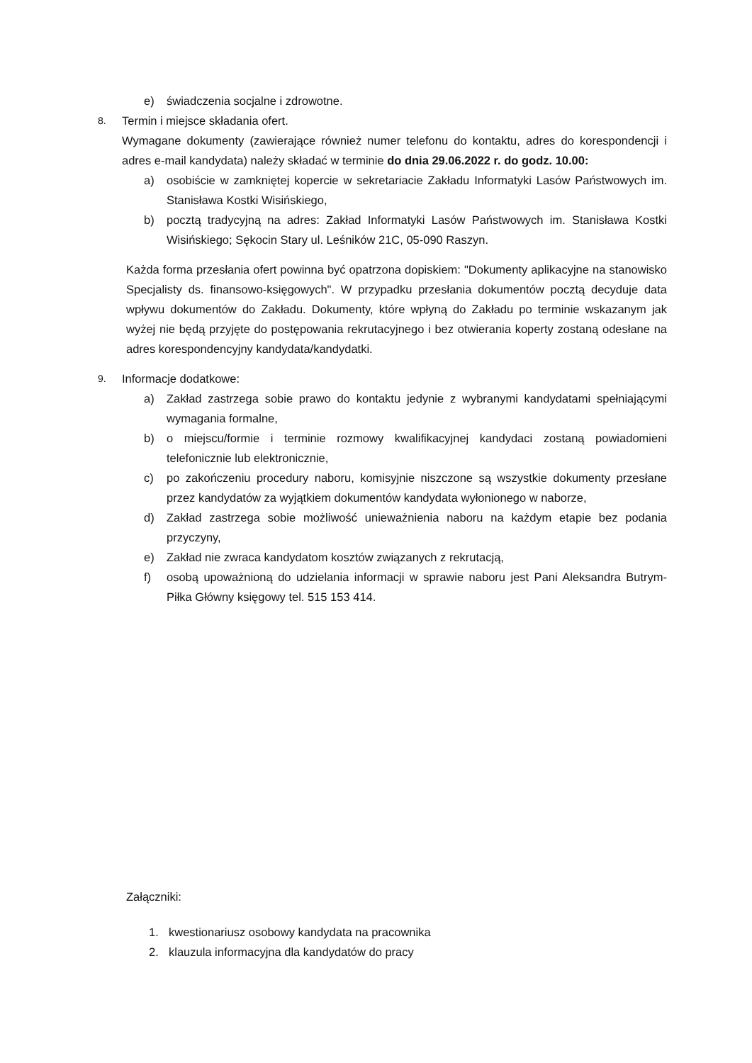e) świadczenia socjalne i zdrowotne.
8.
Termin i miejsce składania ofert.
Wymagane dokumenty (zawierające również numer telefonu do kontaktu, adres do korespondencji i adres e-mail kandydata) należy składać w terminie do dnia 29.06.2022 r. do godz. 10.00:
a) osobiście w zamkniętej kopercie w sekretariacie Zakładu Informatyki Lasów Państwowych im. Stanisława Kostki Wisińskiego,
b) pocztą tradycyjną na adres: Zakład Informatyki Lasów Państwowych im. Stanisława Kostki Wisińskiego; Sękocin Stary ul. Leśników 21C, 05-090 Raszyn.
Każda forma przesłania ofert powinna być opatrzona dopiskiem: "Dokumenty aplikacyjne na stanowisko Specjalisty ds. finansowo-księgowych". W przypadku przesłania dokumentów pocztą decyduje data wpływu dokumentów do Zakładu. Dokumenty, które wpłyną do Zakładu po terminie wskazanym jak wyżej nie będą przyjęte do postępowania rekrutacyjnego i bez otwierania koperty zostaną odesłane na adres korespondencyjny kandydata/kandydatki.
9.
Informacje dodatkowe:
a) Zakład zastrzega sobie prawo do kontaktu jedynie z wybranymi kandydatami spełniającymi wymagania formalne,
b) o miejscu/formie i terminie rozmowy kwalifikacyjnej kandydaci zostaną powiadomieni telefonicznie lub elektronicznie,
c) po zakończeniu procedury naboru, komisyjnie niszczone są wszystkie dokumenty przesłane przez kandydatów za wyjątkiem dokumentów kandydata wyłonionego w naborze,
d) Zakład zastrzega sobie możliwość unieważnienia naboru na każdym etapie bez podania przyczyny,
e) Zakład nie zwraca kandydatom kosztów związanych z rekrutacją,
f) osobą upoważnioną do udzielania informacji w sprawie naboru jest Pani Aleksandra Butrym-Piłka Główny księgowy tel. 515 153 414.
Załączniki:
1. kwestionariusz osobowy kandydata na pracownika
2. klauzula informacyjna dla kandydatów do pracy